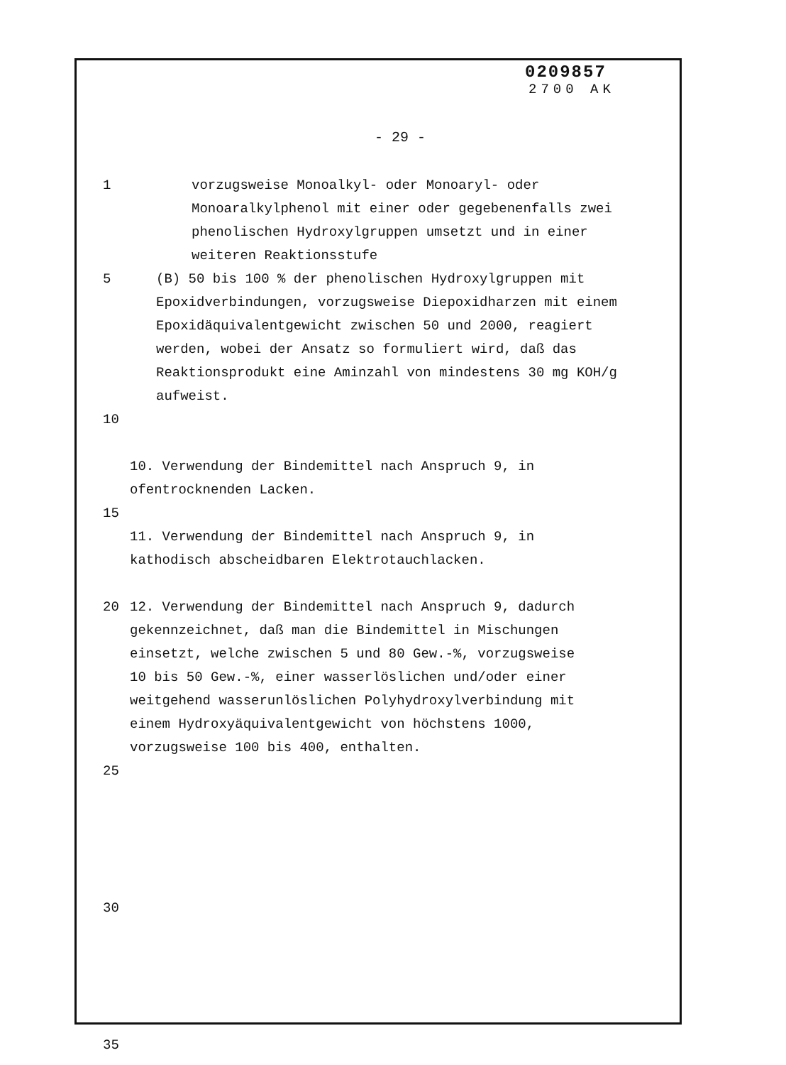0209857
2700 AK
- 29 -
1 vorzugsweise Monoalkyl- oder Monoaryl- oder Monoaralkylphenol mit einer oder gegebenenfalls zwei phenolischen Hydroxylgruppen umsetzt und in einer weiteren Reaktionsstufe
5 (B) 50 bis 100 % der phenolischen Hydroxylgruppen mit Epoxidverbindungen, vorzugsweise Diepoxidharzen mit einem Epoxidäquivalentgewicht zwischen 50 und 2000, reagiert werden, wobei der Ansatz so formuliert wird, daß das Reaktionsprodukt eine Aminzahl von mindestens 30 mg KOH/g aufweist.
10
10. Verwendung der Bindemittel nach Anspruch 9, in ofentrocknenden Lacken.
15
11. Verwendung der Bindemittel nach Anspruch 9, in kathodisch abscheidbaren Elektrotauchlacken.
20 12. Verwendung der Bindemittel nach Anspruch 9, dadurch gekennzeichnet, daß man die Bindemittel in Mischungen einsetzt, welche zwischen 5 und 80 Gew.-%, vorzugsweise 10 bis 50 Gew.-%, einer wasserlöslichen und/oder einer weitgehend wasserunlöslichen Polyhydroxylverbindung mit einem Hydroxyäquivalentgewicht von höchstens 1000, vorzugsweise 100 bis 400, enthalten.
25
30
35